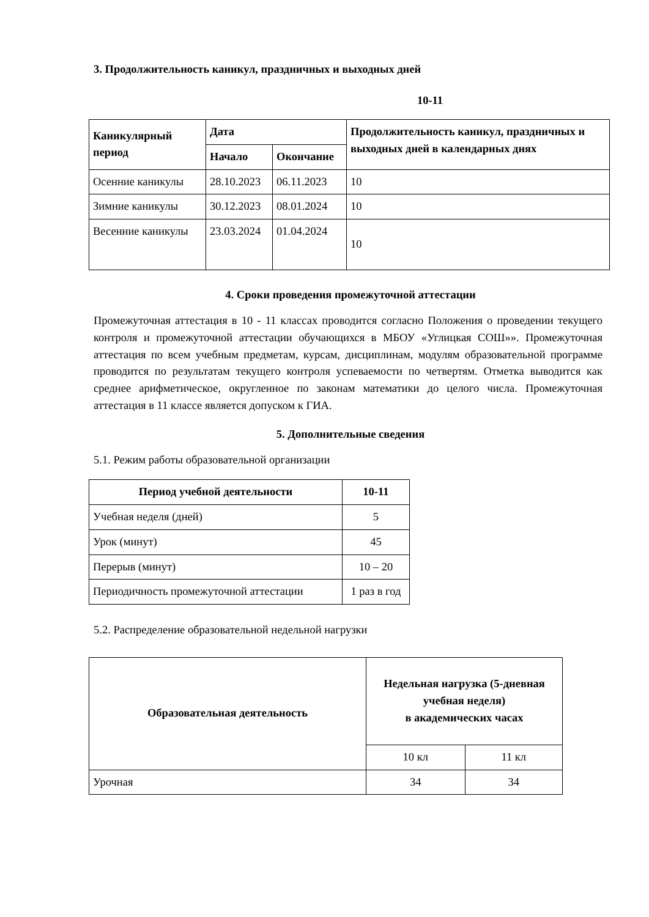3. Продолжительность каникул, праздничных и выходных дней
10-11
| Каникулярный период | Дата | | Продолжительность каникул, праздничных и выходных дней в календарных днях |
| --- | --- | --- | --- |
| | Начало | Окончание | |
| Осенние каникулы | 28.10.2023 | 06.11.2023 | 10 |
| Зимние каникулы | 30.12.2023 | 08.01.2024 | 10 |
| Весенние каникулы | 23.03.2024 | 01.04.2024 | 10 |
4. Сроки проведения промежуточной аттестации
Промежуточная аттестация в 10 - 11 классах проводится согласно Положения о проведении текущего контроля и промежуточной аттестации обучающихся в МБОУ «Углицкая СОШ»». Промежуточная аттестация по всем учебным предметам, курсам, дисциплинам, модулям образовательной программе проводится по результатам текущего контроля успеваемости по четвертям. Отметка выводится как среднее арифметическое, округленное по законам математики до целого числа. Промежуточная аттестация в 11 классе является допуском к ГИА.
5. Дополнительные сведения
5.1. Режим работы образовательной организации
| Период учебной деятельности | 10-11 |
| --- | --- |
| Учебная неделя (дней) | 5 |
| Урок (минут) | 45 |
| Перерыв (минут) | 10 – 20 |
| Периодичность промежуточной аттестации | 1 раз в год |
5.2. Распределение образовательной недельной нагрузки
| Образовательная деятельность | Недельная нагрузка (5-дневная учебная неделя) в академических часах | |
| --- | --- | --- |
| | 10 кл | 11 кл |
| Урочная | 34 | 34 |